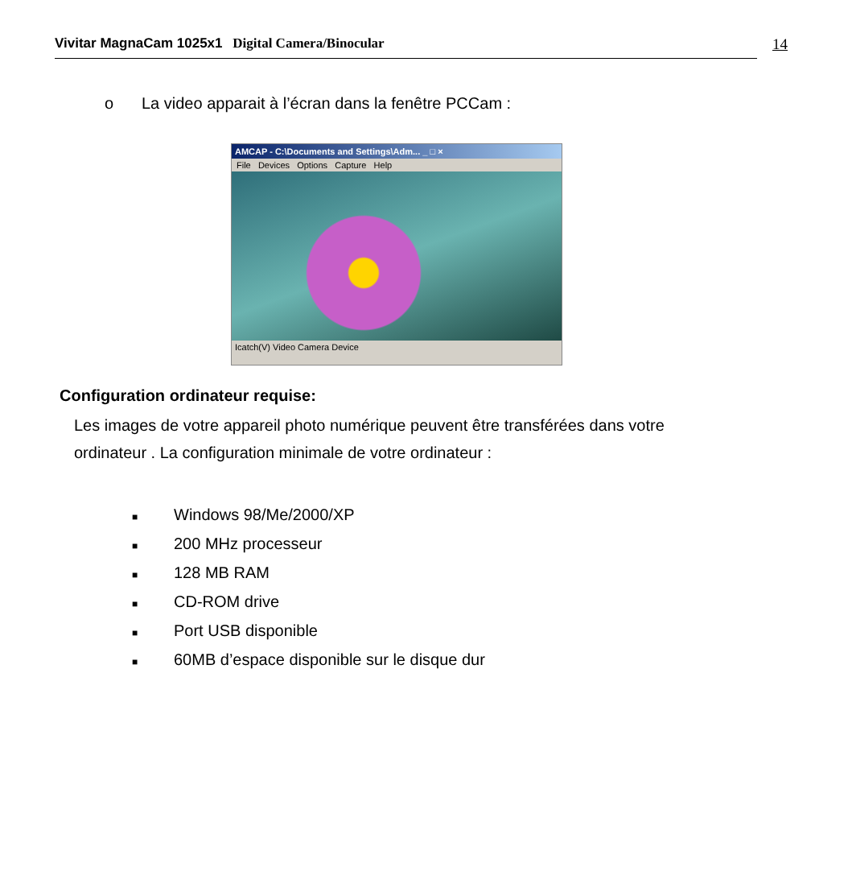Vivitar MagnaCam 1025x1 Digital Camera/Binocular 14
o La video apparait à l’écran dans la fenêtre PCCam :
AMCAP - C:\Documents and Settings\Adm... _ □ ×
File Devices Options Capture Help
Icatch(V) Video Camera Device
Configuration ordinateur requise:
Les images de votre appareil photo numérique peuvent être transférées dans votre ordinateur . La configuration minimale de votre ordinateur :
■ Windows 98/Me/2000/XP
■ 200 MHz processeur
■ 128 MB RAM
■ CD-ROM drive
■ Port USB disponible
■ 60MB d’espace disponible sur le disque dur